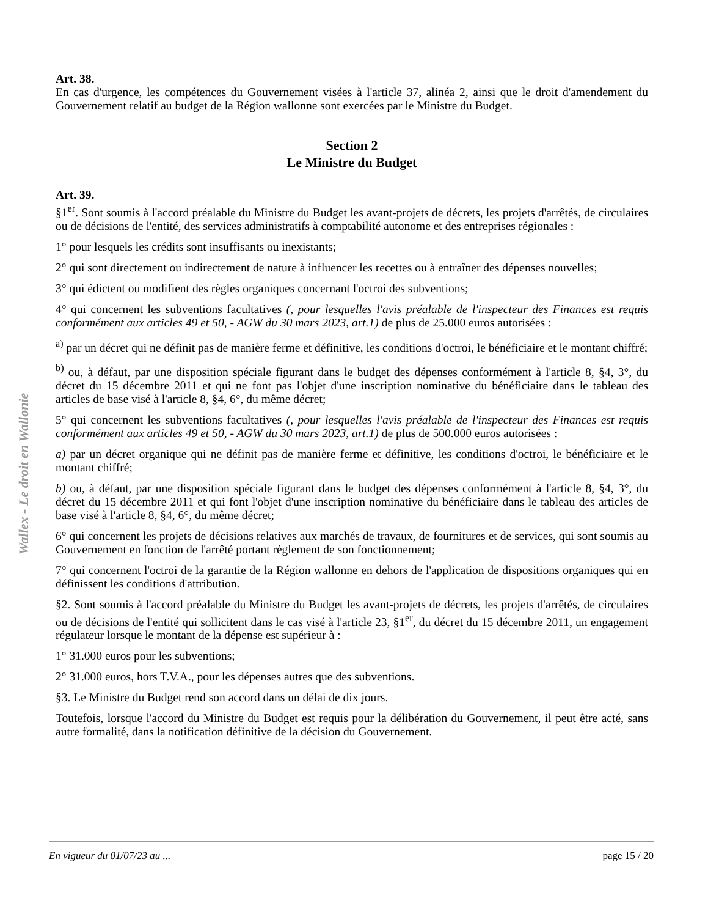Wallex - Le droit en Wallonie
Art. 38.
En cas d'urgence, les compétences du Gouvernement visées à l'article 37, alinéa 2, ainsi que le droit d'amendement du Gouvernement relatif au budget de la Région wallonne sont exercées par le Ministre du Budget.
Section 2
Le Ministre du Budget
Art. 39.
§1<sup>er</sup>. Sont soumis à l'accord préalable du Ministre du Budget les avant-projets de décrets, les projets d'arrêtés, de circulaires ou de décisions de l'entité, des services administratifs à comptabilité autonome et des entreprises régionales :
1° pour lesquels les crédits sont insuffisants ou inexistants;
2° qui sont directement ou indirectement de nature à influencer les recettes ou à entraîner des dépenses nouvelles;
3° qui édictent ou modifient des règles organiques concernant l'octroi des subventions;
4° qui concernent les subventions facultatives (, pour lesquelles l'avis préalable de l'inspecteur des Finances est requis conformément aux articles 49 et 50, - AGW du 30 mars 2023, art.1) de plus de 25.000 euros autorisées :
<sup>a)</sup> par un décret qui ne définit pas de manière ferme et définitive, les conditions d'octroi, le bénéficiaire et le montant chiffré;
<sup>b)</sup> ou, à défaut, par une disposition spéciale figurant dans le budget des dépenses conformément à l'article 8, §4, 3°, du décret du 15 décembre 2011 et qui ne font pas l'objet d'une inscription nominative du bénéficiaire dans le tableau des articles de base visé à l'article 8, §4, 6°, du même décret;
5° qui concernent les subventions facultatives (, pour lesquelles l'avis préalable de l'inspecteur des Finances est requis conformément aux articles 49 et 50, - AGW du 30 mars 2023, art.1) de plus de 500.000 euros autorisées :
a) par un décret organique qui ne définit pas de manière ferme et définitive, les conditions d'octroi, le bénéficiaire et le montant chiffré;
b) ou, à défaut, par une disposition spéciale figurant dans le budget des dépenses conformément à l'article 8, §4, 3°, du décret du 15 décembre 2011 et qui font l'objet d'une inscription nominative du bénéficiaire dans le tableau des articles de base visé à l'article 8, §4, 6°, du même décret;
6° qui concernent les projets de décisions relatives aux marchés de travaux, de fournitures et de services, qui sont soumis au Gouvernement en fonction de l'arrêté portant règlement de son fonctionnement;
7° qui concernent l'octroi de la garantie de la Région wallonne en dehors de l'application de dispositions organiques qui en définissent les conditions d'attribution.
§2. Sont soumis à l'accord préalable du Ministre du Budget les avant-projets de décrets, les projets d'arrêtés, de circulaires ou de décisions de l'entité qui sollicitent dans le cas visé à l'article 23, §1<sup>er</sup>, du décret du 15 décembre 2011, un engagement régulateur lorsque le montant de la dépense est supérieur à :
1° 31.000 euros pour les subventions;
2° 31.000 euros, hors T.V.A., pour les dépenses autres que des subventions.
§3. Le Ministre du Budget rend son accord dans un délai de dix jours.
Toutefois, lorsque l'accord du Ministre du Budget est requis pour la délibération du Gouvernement, il peut être acté, sans autre formalité, dans la notification définitive de la décision du Gouvernement.
En vigueur du 01/07/23 au ... page 15 / 20